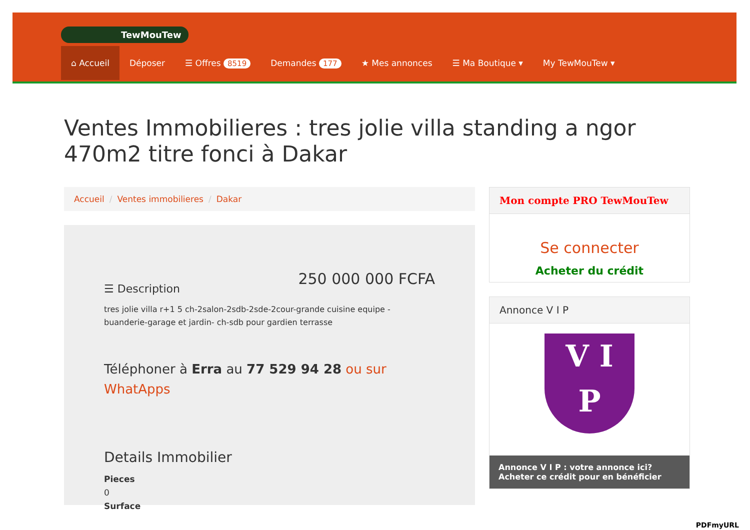TewMouTew
⌂ Accueil Déposer ☰ Offres 8519 Demandes 177 ★ Mes annonces ☰ Ma Boutique ▾ My TewMouTew ▾
Ventes Immobilieres : tres jolie villa standing a ngor 470m2 titre fonci à Dakar
Accueil / Ventes immobilieres / Dakar
250 000 000 FCFA
☰ Description
tres jolie villa r+1 5 ch-2salon-2sdb-2sde-2cour-grande cuisine equipe - buanderie-garage et jardin- ch-sdb pour gardien terrasse
Téléphoner à Erra au 77 529 94 28 ou sur WhatApps
Details Immobilier
Pieces
0
Surface
Mon compte PRO TewMouTew
Se connecter
Acheter du crédit
Annonce V I P
V I
P
Annonce V I P : votre annonce ici?
Acheter ce crédit pour en bénéficier
PDFmyURL